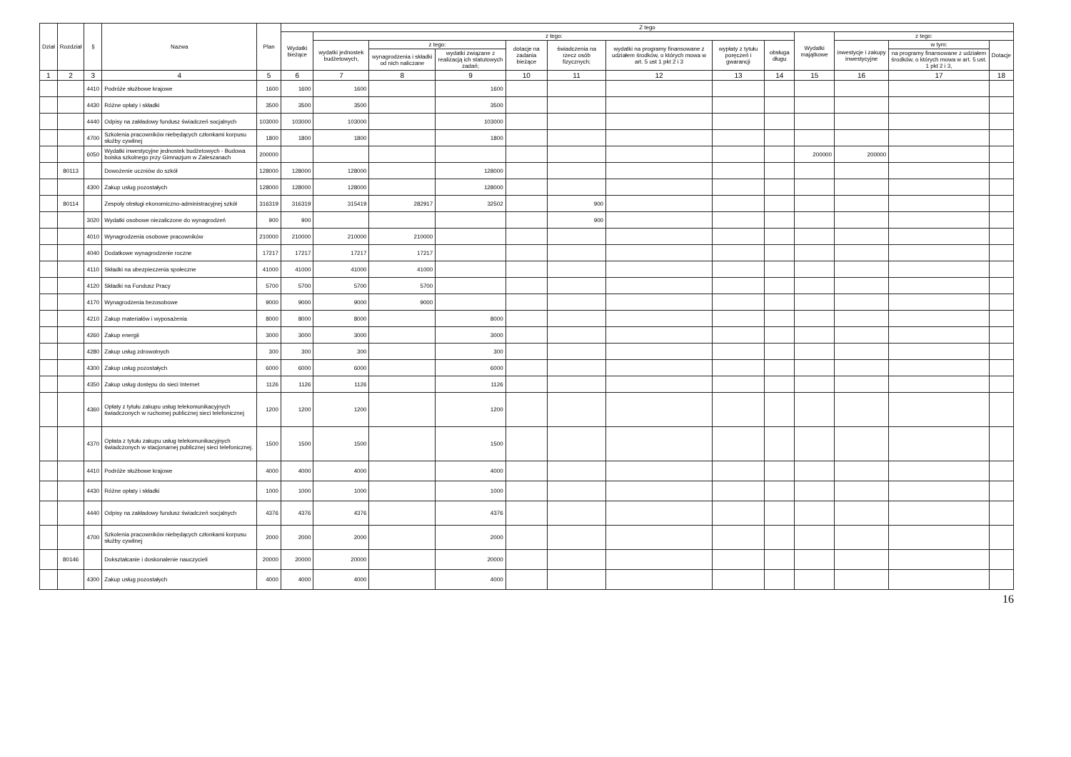| Dział | Rozdział | § | Nazwa | Plan | Z tego | | | | | | | | | | | | |
| --- | --- | --- | --- | --- | --- | --- | --- | --- | --- | --- | --- | --- | --- | --- | --- | --- | --- |
| | | | | | Wydatki bieżące | z tego: | | | | | | | | Wydatki majątkowe | z tego: | | |
| | | | | | | wydatki jednostek budżetowych, | z tego: | | dotacje na zadania bieżące | świadczenia na rzecz osób fizycznych; | wydatki na programy finansowane z udziałem środków, o których mowa w art. 5 ust 1 pkt 2 i 3 | wypłaty z tytułu poręczeń i gwarancji | obsługa długu | | inwestycje i zakupy inwestycyjne | w tym: | Dotacje |
| | | | | | | | wynagrodzenia i składki od nich naliczane | wydatki związane z realizacją ich statutowych zadań; | | | | | | | | na programy finansowane z udziałem środków, o których mowa w art. 5 ust. 1 pkt 2 i 3, | |
| 1 | 2 | 3 | 4 | 5 | 6 | 7 | 8 | 9 | 10 | 11 | 12 | 13 | 14 | 15 | 16 | 17 | 18 |
| | | 4410 | Podróże służbowe krajowe | 1600 | 1600 | 1600 | | 1600 | | | | | | | | | |
| | | 4430 | Różne opłaty i składki | 3500 | 3500 | 3500 | | 3500 | | | | | | | | | |
| | | 4440 | Odpisy na zakładowy fundusz świadczeń socjalnych | 103000 | 103000 | 103000 | | 103000 | | | | | | | | | |
| | | 4700 | Szkolenia pracowników niebędących członkami korpusu służby cywilnej | 1800 | 1800 | 1800 | | 1800 | | | | | | | | | |
| | | 6050 | Wydatki inwestycyjne jednostek budżetowych - Budowa boiska szkolnego przy Gimnazjum w Zaleszanach | 200000 | | | | | | | | | | 200000 | 200000 | | |
| | 80113 | | Dowożenie uczniów do szkół | 128000 | 128000 | 128000 | | 128000 | | | | | | | | | |
| | | 4300 | Zakup usług pozostałych | 128000 | 128000 | 128000 | | 128000 | | | | | | | | | |
| | 80114 | | Zespoły obsługi ekonomiczno-administracyjnej szkół | 316319 | 316319 | 315419 | 282917 | 32502 | | 900 | | | | | | | |
| | | 3020 | Wydatki osobowe niezaliczone do wynagrodzeń | 900 | 900 | | | | | 900 | | | | | | | |
| | | 4010 | Wynagrodzenia osobowe pracowników | 210000 | 210000 | 210000 | 210000 | | | | | | | | | | |
| | | 4040 | Dodatkowe wynagrodzenie roczne | 17217 | 17217 | 17217 | 17217 | | | | | | | | | | |
| | | 4110 | Składki na ubezpieczenia społeczne | 41000 | 41000 | 41000 | 41000 | | | | | | | | | | |
| | | 4120 | Składki na Fundusz Pracy | 5700 | 5700 | 5700 | 5700 | | | | | | | | | | |
| | | 4170 | Wynagrodzenia bezosobowe | 9000 | 9000 | 9000 | 9000 | | | | | | | | | | |
| | | 4210 | Zakup materiałów i wyposażenia | 8000 | 8000 | 8000 | | 8000 | | | | | | | | | |
| | | 4260 | Zakup energii | 3000 | 3000 | 3000 | | 3000 | | | | | | | | | |
| | | 4280 | Zakup usług zdrowotnych | 300 | 300 | 300 | | 300 | | | | | | | | | |
| | | 4300 | Zakup usług pozostałych | 6000 | 6000 | 6000 | | 6000 | | | | | | | | | |
| | | 4350 | Zakup usług dostępu do sieci Internet | 1126 | 1126 | 1126 | | 1126 | | | | | | | | | |
| | | 4360 | Opłaty z tytułu zakupu usług telekomunikacyjnych świadczonych w ruchomej publicznej sieci telefonicznej | 1200 | 1200 | 1200 | | 1200 | | | | | | | | | |
| | | 4370 | Opłata z tytułu zakupu usług telekomunikacyjnych świadczonych w stacjonarnej publicznej sieci telefonicznej. | 1500 | 1500 | 1500 | | 1500 | | | | | | | | | |
| | | 4410 | Podróże służbowe krajowe | 4000 | 4000 | 4000 | | 4000 | | | | | | | | | |
| | | 4430 | Różne opłaty i składki | 1000 | 1000 | 1000 | | 1000 | | | | | | | | | |
| | | 4440 | Odpisy na zakładowy fundusz świadczeń socjalnych | 4376 | 4376 | 4376 | | 4376 | | | | | | | | | |
| | | 4700 | Szkolenia pracowników niebędących członkami korpusu służby cywilnej | 2000 | 2000 | 2000 | | 2000 | | | | | | | | | |
| | 80146 | | Dokształcanie i doskonalenie nauczycieli | 20000 | 20000 | 20000 | | 20000 | | | | | | | | | |
| | | 4300 | Zakup usług pozostałych | 4000 | 4000 | 4000 | | 4000 | | | | | | | | | |
16